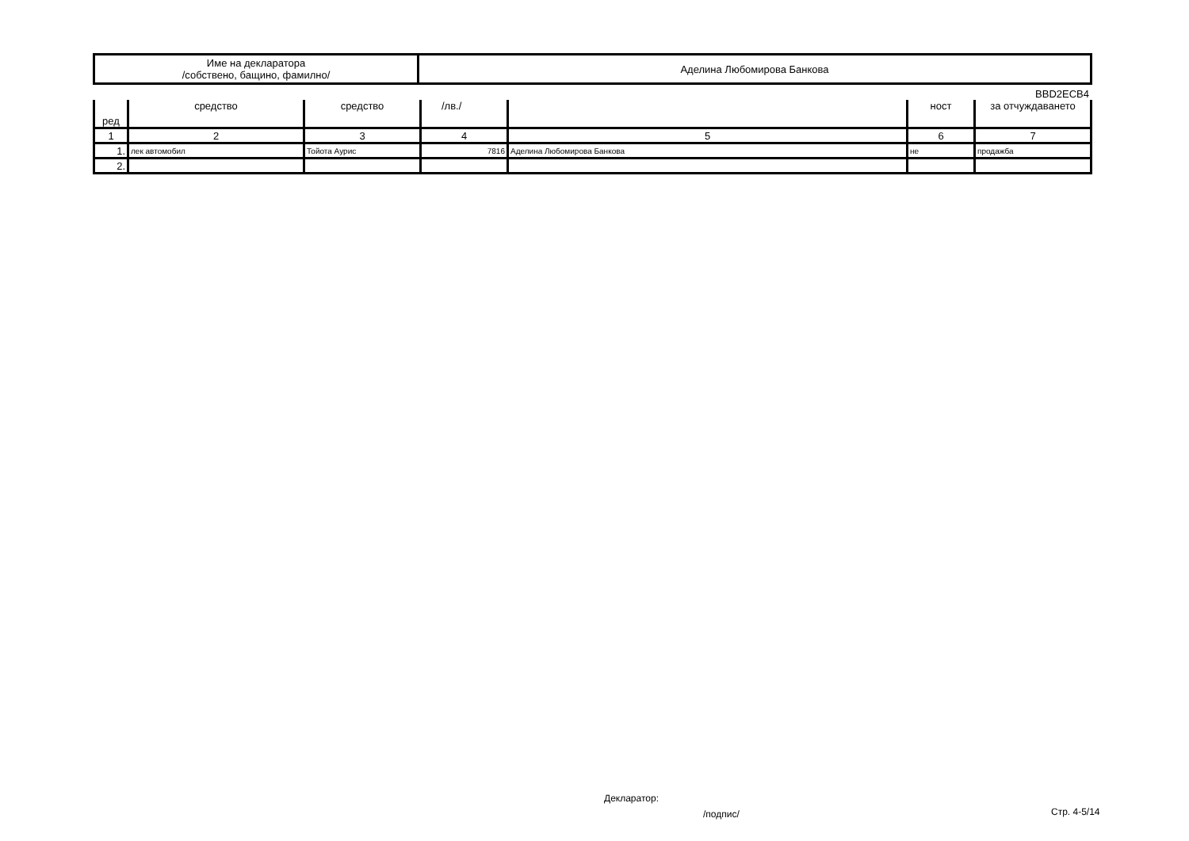| Име на декларатора /собствено, бащино, фамилно/ | Аделина Любомирова Банкова |
BBD2ECB4
| ред | средство | средство | /лв./ | | ност | за отчуждаването |
| --- | --- | --- | --- | --- | --- | --- |
| 1 | 2 | 3 | 4 | 5 | 6 | 7 |
| 1. | лек автомобил | Тойота Аурис | 7816 | Аделина Любомирова Банкова | не | продажба |
| 2. | | | | | | |
Декларатор:
/подпис/ Стр. 4-5/14